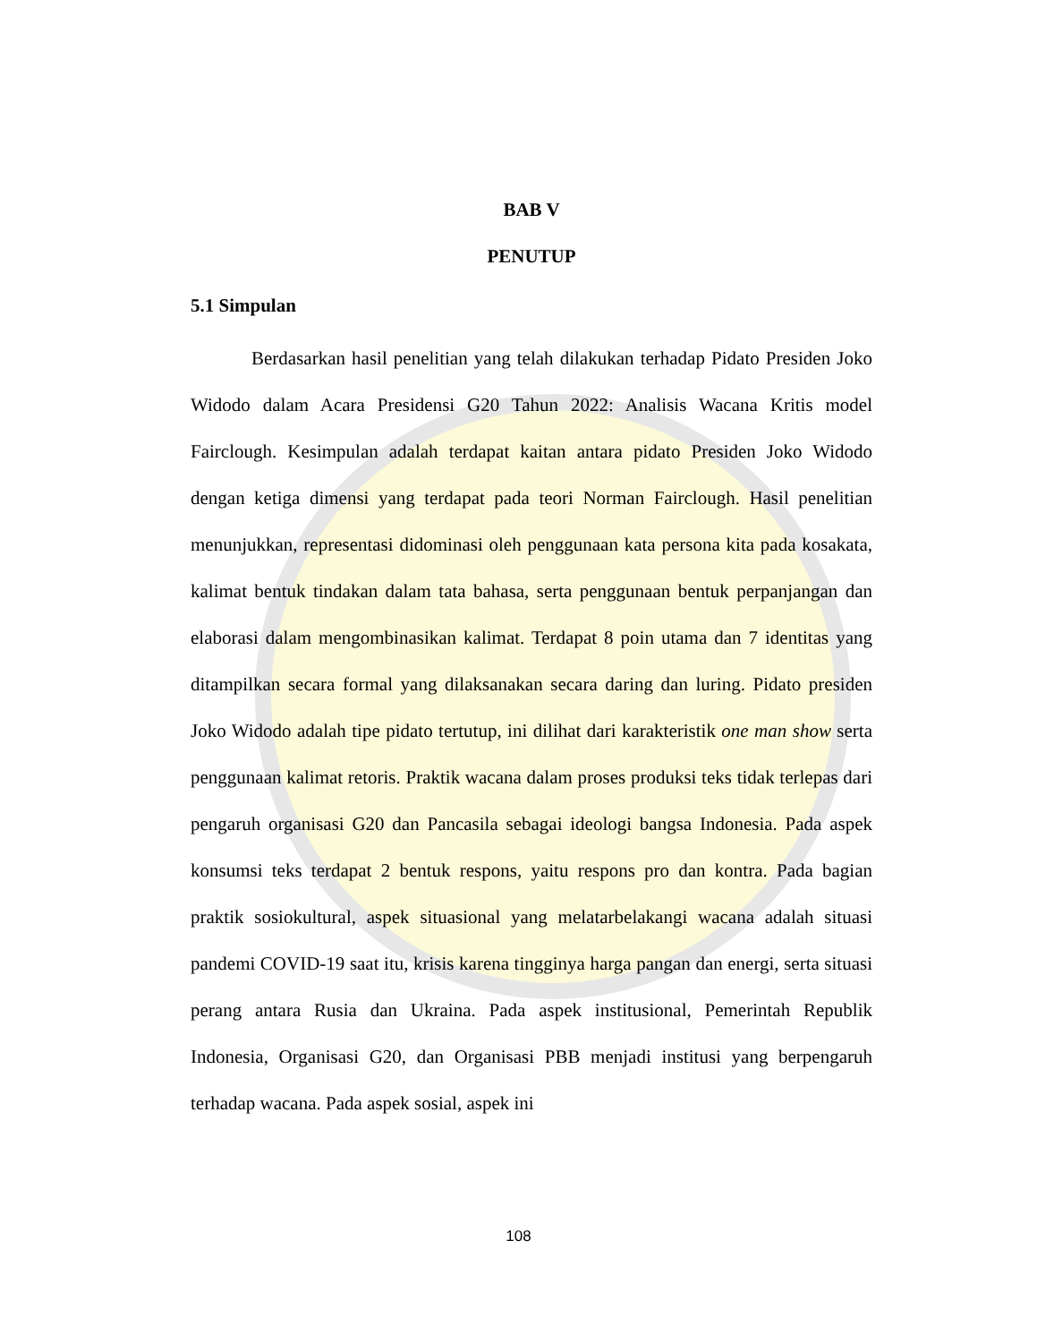BAB V
PENUTUP
5.1 Simpulan
Berdasarkan hasil penelitian yang telah dilakukan terhadap Pidato Presiden Joko Widodo dalam Acara Presidensi G20 Tahun 2022: Analisis Wacana Kritis model Fairclough. Kesimpulan adalah terdapat kaitan antara pidato Presiden Joko Widodo dengan ketiga dimensi yang terdapat pada teori Norman Fairclough. Hasil penelitian menunjukkan, representasi didominasi oleh penggunaan kata persona kita pada kosakata, kalimat bentuk tindakan dalam tata bahasa, serta penggunaan bentuk perpanjangan dan elaborasi dalam mengombinasikan kalimat. Terdapat 8 poin utama dan 7 identitas yang ditampilkan secara formal yang dilaksanakan secara daring dan luring. Pidato presiden Joko Widodo adalah tipe pidato tertutup, ini dilihat dari karakteristik one man show serta penggunaan kalimat retoris. Praktik wacana dalam proses produksi teks tidak terlepas dari pengaruh organisasi G20 dan Pancasila sebagai ideologi bangsa Indonesia. Pada aspek konsumsi teks terdapat 2 bentuk respons, yaitu respons pro dan kontra. Pada bagian praktik sosiokultural, aspek situasional yang melatarbelakangi wacana adalah situasi pandemi COVID-19 saat itu, krisis karena tingginya harga pangan dan energi, serta situasi perang antara Rusia dan Ukraina. Pada aspek institusional, Pemerintah Republik Indonesia, Organisasi G20, dan Organisasi PBB menjadi institusi yang berpengaruh terhadap wacana. Pada aspek sosial, aspek ini
108